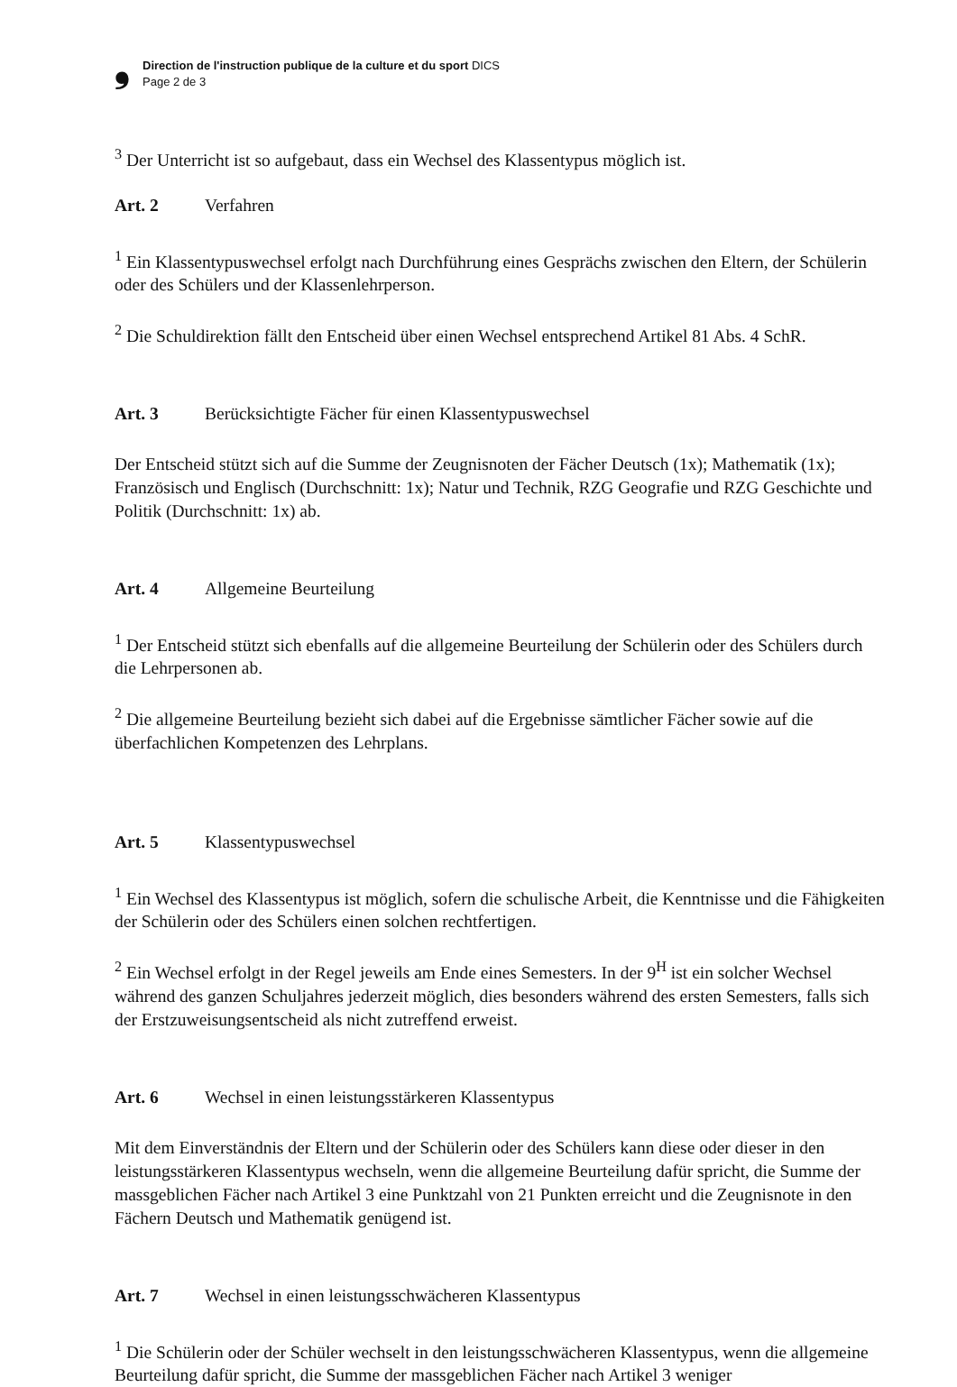❟
Direction de l'instruction publique de la culture et du sport DICS
Page 2 de 3
<sup>3</sup> Der Unterricht ist so aufgebaut, dass ein Wechsel des Klassentypus möglich ist.
Art. 2 Verfahren
<sup>1</sup> Ein Klassentypuswechsel erfolgt nach Durchführung eines Gesprächs zwischen den Eltern, der Schülerin oder des Schülers und der Klassenlehrperson.
<sup>2</sup> Die Schuldirektion fällt den Entscheid über einen Wechsel entsprechend Artikel 81 Abs. 4 SchR.
Art. 3 Berücksichtigte Fächer für einen Klassentypuswechsel
Der Entscheid stützt sich auf die Summe der Zeugnisnoten der Fächer Deutsch (1x); Mathematik (1x); Französisch und Englisch (Durchschnitt: 1x); Natur und Technik, RZG Geografie und RZG Geschichte und Politik (Durchschnitt: 1x) ab.
Art. 4 Allgemeine Beurteilung
<sup>1</sup> Der Entscheid stützt sich ebenfalls auf die allgemeine Beurteilung der Schülerin oder des Schülers durch die Lehrpersonen ab.
<sup>2</sup> Die allgemeine Beurteilung bezieht sich dabei auf die Ergebnisse sämtlicher Fächer sowie auf die überfachlichen Kompetenzen des Lehrplans.
Art. 5 Klassentypuswechsel
<sup>1</sup> Ein Wechsel des Klassentypus ist möglich, sofern die schulische Arbeit, die Kenntnisse und die Fähigkeiten der Schülerin oder des Schülers einen solchen rechtfertigen.
<sup>2</sup> Ein Wechsel erfolgt in der Regel jeweils am Ende eines Semesters. In der 9<sup>H</sup> ist ein solcher Wechsel während des ganzen Schuljahres jederzeit möglich, dies besonders während des ersten Semesters, falls sich der Erstzuweisungsentscheid als nicht zutreffend erweist.
Art. 6 Wechsel in einen leistungsstärkeren Klassentypus
Mit dem Einverständnis der Eltern und der Schülerin oder des Schülers kann diese oder dieser in den leistungsstärkeren Klassentypus wechseln, wenn die allgemeine Beurteilung dafür spricht, die Summe der massgeblichen Fächer nach Artikel 3 eine Punktzahl von 21 Punkten erreicht und die Zeugnisnote in den Fächern Deutsch und Mathematik genügend ist.
Art. 7 Wechsel in einen leistungsschwächeren Klassentypus
<sup>1</sup> Die Schülerin oder der Schüler wechselt in den leistungsschwächeren Klassentypus, wenn die allgemeine Beurteilung dafür spricht, die Summe der massgeblichen Fächer nach Artikel 3 weniger